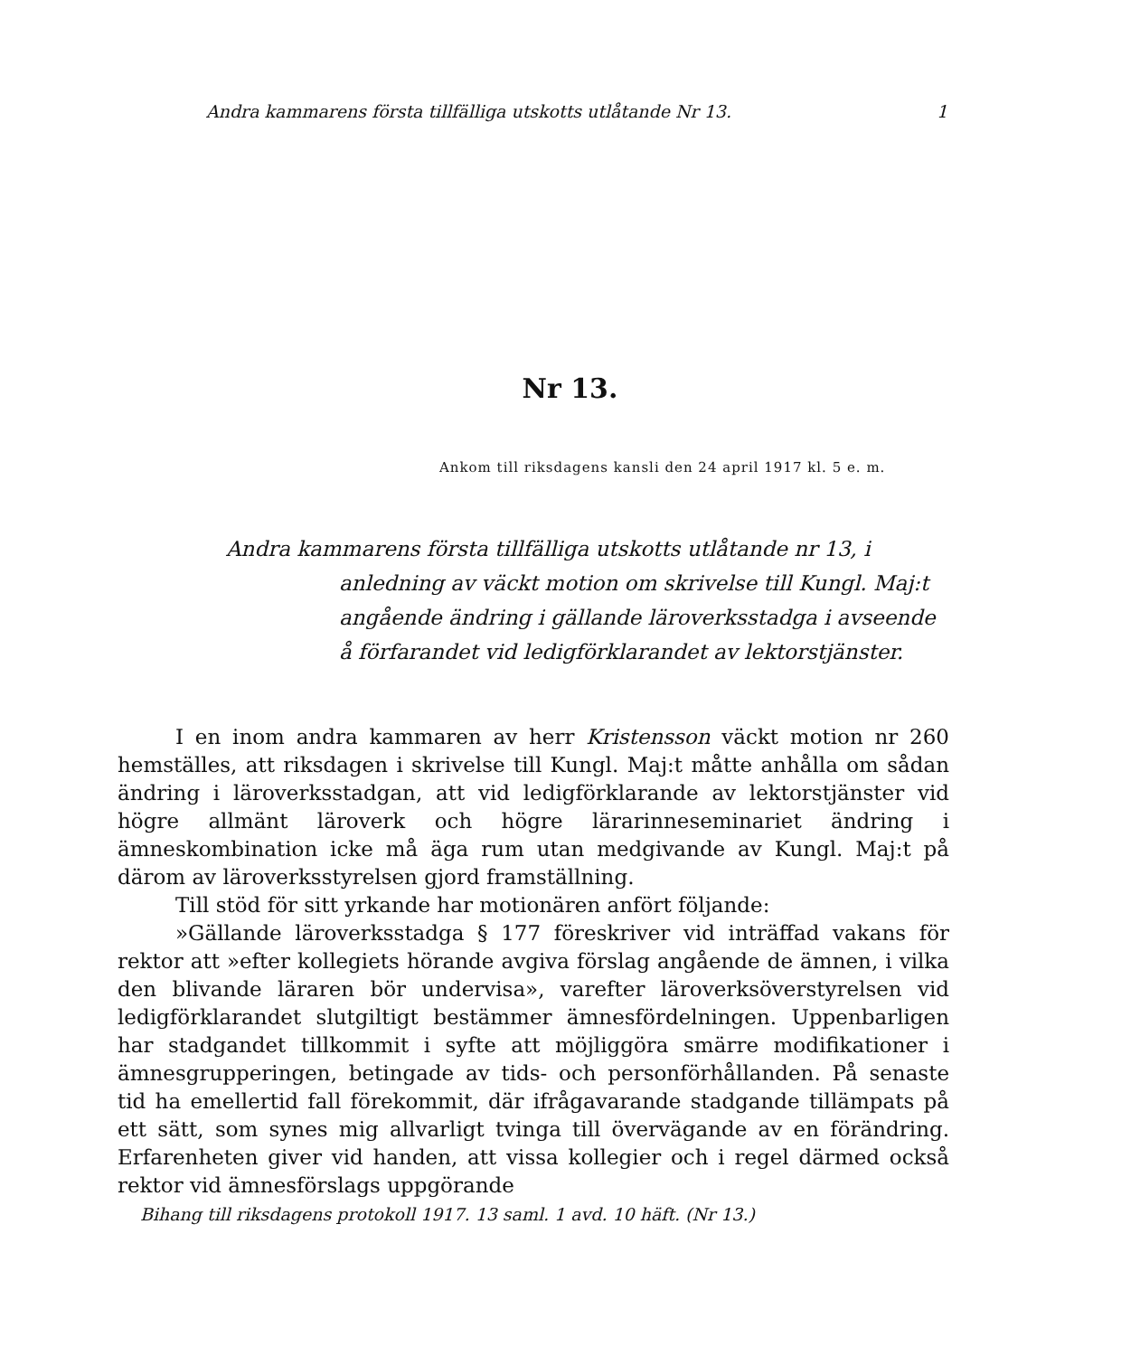Andra kammarens första tillfälliga utskotts utlåtande Nr 13. 1
Nr 13.
Ankom till riksdagens kansli den 24 april 1917 kl. 5 e. m.
Andra kammarens första tillfälliga utskotts utlåtande nr 13, i
anledning av väckt motion om skrivelse till Kungl. Maj:t angående ändring i gällande läroverksstadga i avseende å förfarandet vid ledigförklarandet av lektorstjänster.
I en inom andra kammaren av herr Kristensson väckt motion nr 260 hemställes, att riksdagen i skrivelse till Kungl. Maj:t måtte anhålla om sådan ändring i läroverksstadgan, att vid ledigförklarande av lektorstjänster vid högre allmänt läroverk och högre lärarinneseminariet ändring i ämneskombination icke må äga rum utan medgivande av Kungl. Maj:t på därom av läroverksstyrelsen gjord framställning.
Till stöd för sitt yrkande har motionären anfört följande:
»Gällande läroverksstadga § 177 föreskriver vid inträffad vakans för rektor att »efter kollegiets hörande avgiva förslag angående de ämnen, i vilka den blivande läraren bör undervisa», varefter läroverksöverstyrelsen vid ledigförklarandet slutgiltigt bestämmer ämnesfördelningen. Uppenbarligen har stadgandet tillkommit i syfte att möjliggöra smärre modifikationer i ämnesgrupperingen, betingade av tids- och personförhållanden. På senaste tid ha emellertid fall förekommit, där ifrågavarande stadgande tillämpats på ett sätt, som synes mig allvarligt tvinga till övervägande av en förändring. Erfarenheten giver vid handen, att vissa kollegier och i regel därmed också rektor vid ämnesförslags uppgörande
Bihang till riksdagens protokoll 1917. 13 saml. 1 avd. 10 häft. (Nr 13.)